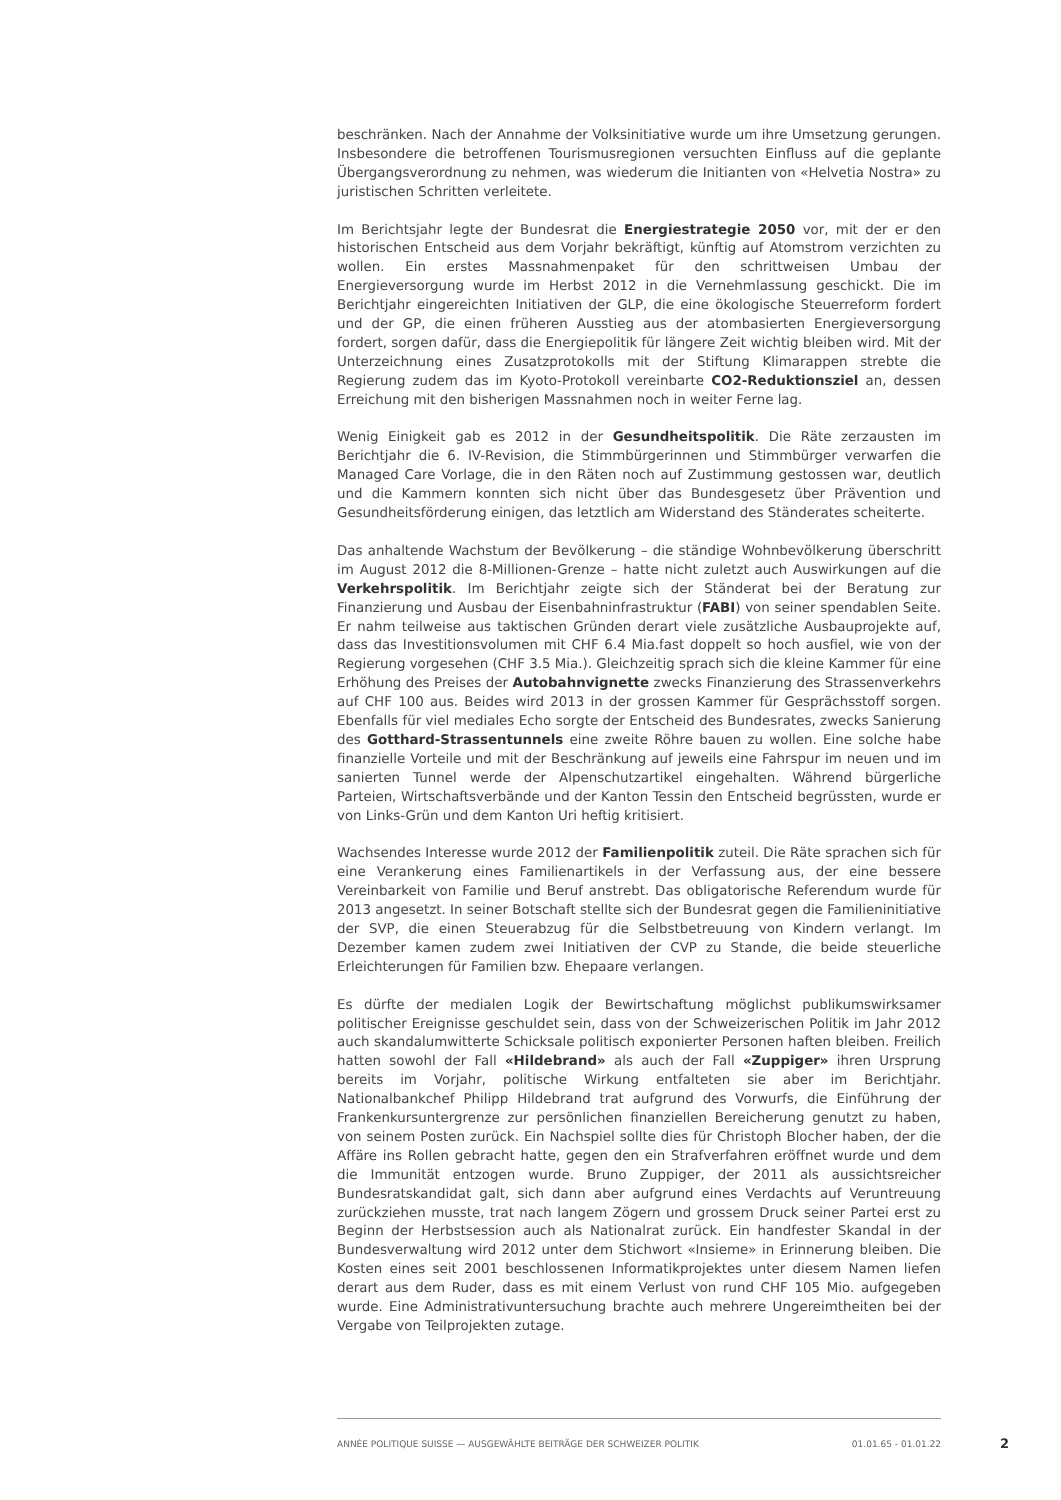beschränken. Nach der Annahme der Volksinitiative wurde um ihre Umsetzung gerungen. Insbesondere die betroffenen Tourismusregionen versuchten Einfluss auf die geplante Übergangsverordnung zu nehmen, was wiederum die Initianten von «Helvetia Nostra» zu juristischen Schritten verleitete.
Im Berichtsjahr legte der Bundesrat die Energiestrategie 2050 vor, mit der er den historischen Entscheid aus dem Vorjahr bekräftigt, künftig auf Atomstrom verzichten zu wollen. Ein erstes Massnahmenpaket für den schrittweisen Umbau der Energieversorgung wurde im Herbst 2012 in die Vernehmlassung geschickt. Die im Berichtjahr eingereichten Initiativen der GLP, die eine ökologische Steuerreform fordert und der GP, die einen früheren Ausstieg aus der atombasierten Energieversorgung fordert, sorgen dafür, dass die Energiepolitik für längere Zeit wichtig bleiben wird. Mit der Unterzeichnung eines Zusatzprotokolls mit der Stiftung Klimarappen strebte die Regierung zudem das im Kyoto-Protokoll vereinbarte CO2-Reduktionsziel an, dessen Erreichung mit den bisherigen Massnahmen noch in weiter Ferne lag.
Wenig Einigkeit gab es 2012 in der Gesundheitspolitik. Die Räte zerzausten im Berichtjahr die 6. IV-Revision, die Stimmbürgerinnen und Stimmbürger verwarfen die Managed Care Vorlage, die in den Räten noch auf Zustimmung gestossen war, deutlich und die Kammern konnten sich nicht über das Bundesgesetz über Prävention und Gesundheitsförderung einigen, das letztlich am Widerstand des Ständerates scheiterte.
Das anhaltende Wachstum der Bevölkerung – die ständige Wohnbevölkerung überschritt im August 2012 die 8-Millionen-Grenze – hatte nicht zuletzt auch Auswirkungen auf die Verkehrspolitik. Im Berichtjahr zeigte sich der Ständerat bei der Beratung zur Finanzierung und Ausbau der Eisenbahninfrastruktur (FABI) von seiner spendablen Seite. Er nahm teilweise aus taktischen Gründen derart viele zusätzliche Ausbauprojekte auf, dass das Investitionsvolumen mit CHF 6.4 Mia.fast doppelt so hoch ausfiel, wie von der Regierung vorgesehen (CHF 3.5 Mia.). Gleichzeitig sprach sich die kleine Kammer für eine Erhöhung des Preises der Autobahnvignette zwecks Finanzierung des Strassenverkehrs auf CHF 100 aus. Beides wird 2013 in der grossen Kammer für Gesprächsstoff sorgen. Ebenfalls für viel mediales Echo sorgte der Entscheid des Bundesrates, zwecks Sanierung des Gotthard-Strassentunnels eine zweite Röhre bauen zu wollen. Eine solche habe finanzielle Vorteile und mit der Beschränkung auf jeweils eine Fahrspur im neuen und im sanierten Tunnel werde der Alpenschutzartikel eingehalten. Während bürgerliche Parteien, Wirtschaftsverbände und der Kanton Tessin den Entscheid begrüssten, wurde er von Links-Grün und dem Kanton Uri heftig kritisiert.
Wachsendes Interesse wurde 2012 der Familienpolitik zuteil. Die Räte sprachen sich für eine Verankerung eines Familienartikels in der Verfassung aus, der eine bessere Vereinbarkeit von Familie und Beruf anstrebt. Das obligatorische Referendum wurde für 2013 angesetzt. In seiner Botschaft stellte sich der Bundesrat gegen die Familieninitiative der SVP, die einen Steuerabzug für die Selbstbetreuung von Kindern verlangt. Im Dezember kamen zudem zwei Initiativen der CVP zu Stande, die beide steuerliche Erleichterungen für Familien bzw. Ehepaare verlangen.
Es dürfte der medialen Logik der Bewirtschaftung möglichst publikumswirksamer politischer Ereignisse geschuldet sein, dass von der Schweizerischen Politik im Jahr 2012 auch skandalumwitterte Schicksale politisch exponierter Personen haften bleiben. Freilich hatten sowohl der Fall «Hildebrand» als auch der Fall «Zuppiger» ihren Ursprung bereits im Vorjahr, politische Wirkung entfalteten sie aber im Berichtjahr. Nationalbankchef Philipp Hildebrand trat aufgrund des Vorwurfs, die Einführung der Frankenkursuntergrenze zur persönlichen finanziellen Bereicherung genutzt zu haben, von seinem Posten zurück. Ein Nachspiel sollte dies für Christoph Blocher haben, der die Affäre ins Rollen gebracht hatte, gegen den ein Strafverfahren eröffnet wurde und dem die Immunität entzogen wurde. Bruno Zuppiger, der 2011 als aussichtsreicher Bundesratskandidat galt, sich dann aber aufgrund eines Verdachts auf Veruntreuung zurückziehen musste, trat nach langem Zögern und grossem Druck seiner Partei erst zu Beginn der Herbstsession auch als Nationalrat zurück. Ein handfester Skandal in der Bundesverwaltung wird 2012 unter dem Stichwort «Insieme» in Erinnerung bleiben. Die Kosten eines seit 2001 beschlossenen Informatikprojektes unter diesem Namen liefen derart aus dem Ruder, dass es mit einem Verlust von rund CHF 105 Mio. aufgegeben wurde. Eine Administrativuntersuchung brachte auch mehrere Ungereimtheiten bei der Vergabe von Teilprojekten zutage.
ANNÉE POLITIQUE SUISSE — AUSGEWÄHLTE BEITRÄGE DER SCHWEIZER POLITIK 01.01.65 - 01.01.22
2